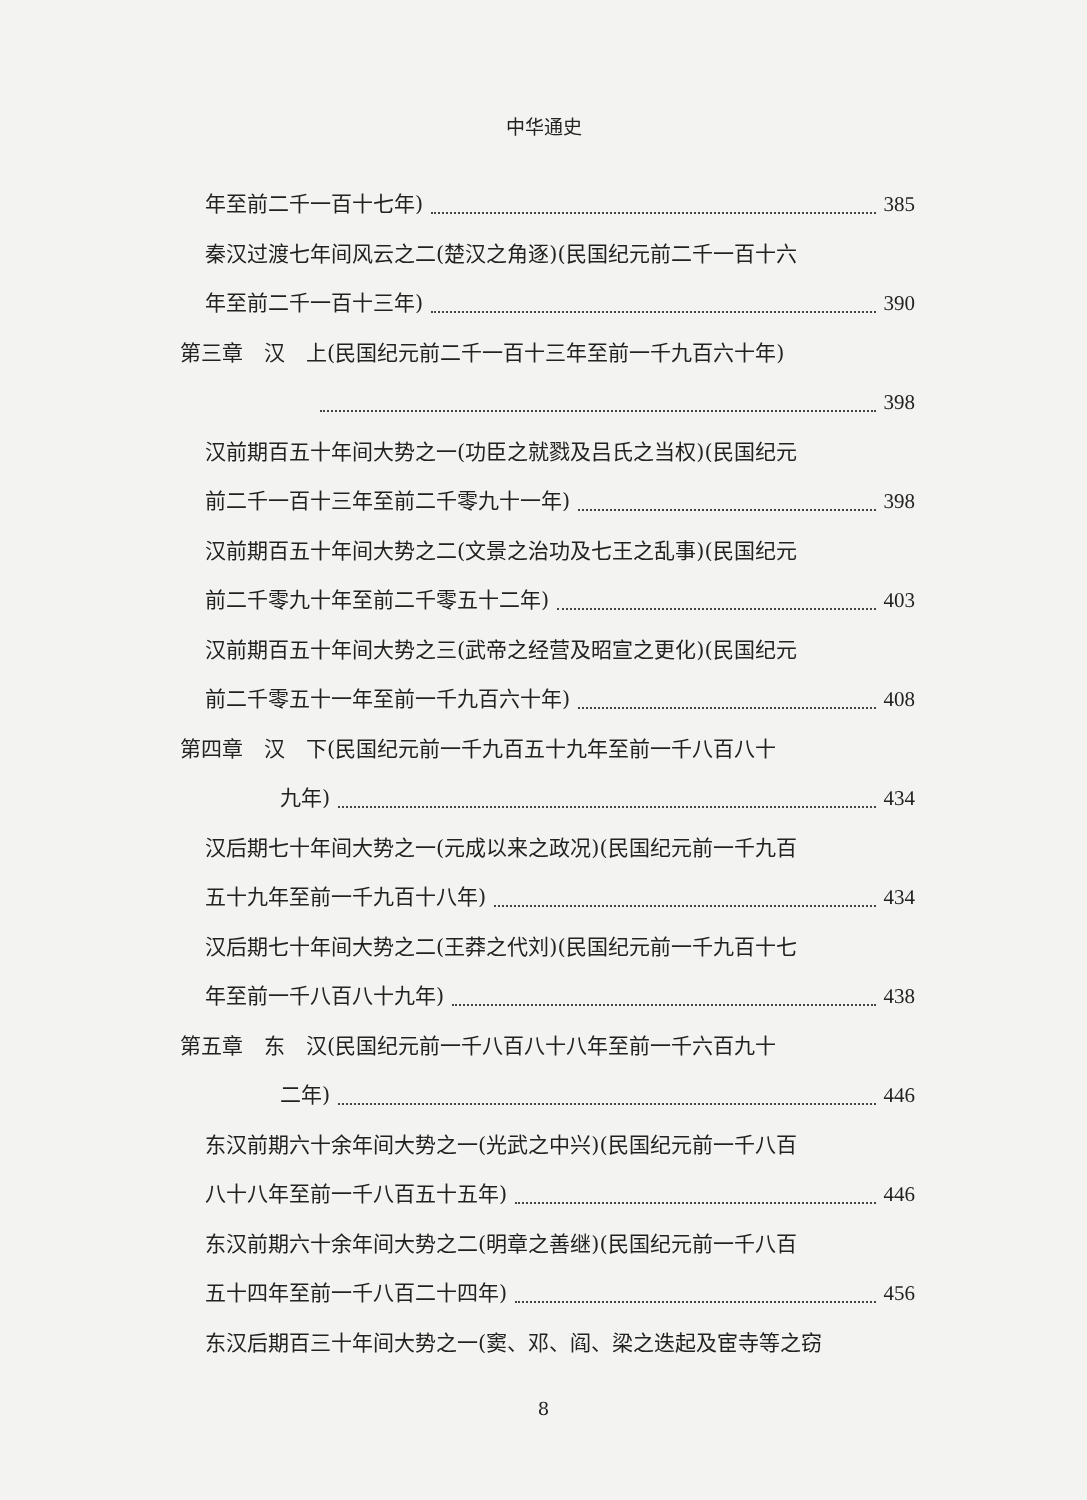中华通史
年至前二千一百十七年) 385
秦汉过渡七年间风云之二(楚汉之角逐)(民国纪元前二千一百十六
年至前二千一百十三年) 390
第三章　汉　上(民国纪元前二千一百十三年至前一千九百六十年)
398
汉前期百五十年间大势之一(功臣之就戮及吕氏之当权)(民国纪元
前二千一百十三年至前二千零九十一年) 398
汉前期百五十年间大势之二(文景之治功及七王之乱事)(民国纪元
前二千零九十年至前二千零五十二年) 403
汉前期百五十年间大势之三(武帝之经营及昭宣之更化)(民国纪元
前二千零五十一年至前一千九百六十年) 408
第四章　汉　下(民国纪元前一千九百五十九年至前一千八百八十
九年) 434
汉后期七十年间大势之一(元成以来之政况)(民国纪元前一千九百
五十九年至前一千九百十八年) 434
汉后期七十年间大势之二(王莽之代刘)(民国纪元前一千九百十七
年至前一千八百八十九年) 438
第五章　东　汉(民国纪元前一千八百八十八年至前一千六百九十
二年) 446
东汉前期六十余年间大势之一(光武之中兴)(民国纪元前一千八百
八十八年至前一千八百五十五年) 446
东汉前期六十余年间大势之二(明章之善继)(民国纪元前一千八百
五十四年至前一千八百二十四年) 456
东汉后期百三十年间大势之一(窦、邓、阎、梁之迭起及宦寺等之窃
8